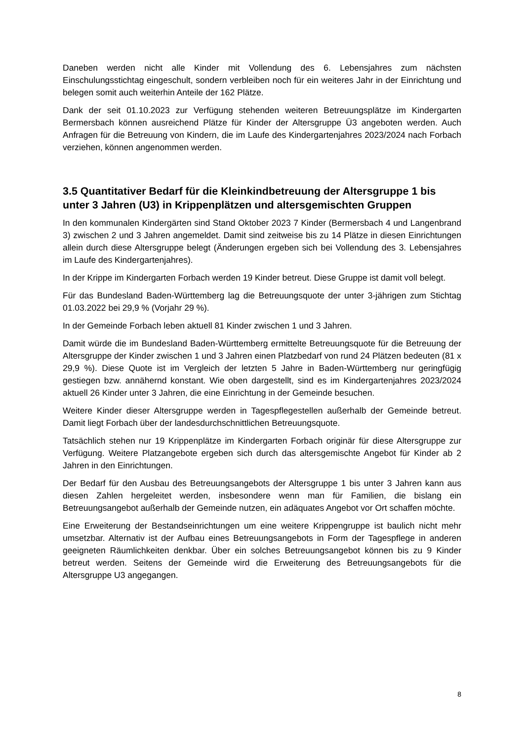Daneben werden nicht alle Kinder mit Vollendung des 6. Lebensjahres zum nächsten Einschulungsstichtag eingeschult, sondern verbleiben noch für ein weiteres Jahr in der Einrichtung und belegen somit auch weiterhin Anteile der 162 Plätze.
Dank der seit 01.10.2023 zur Verfügung stehenden weiteren Betreuungsplätze im Kindergarten Bermersbach können ausreichend Plätze für Kinder der Altersgruppe Ü3 angeboten werden. Auch Anfragen für die Betreuung von Kindern, die im Laufe des Kindergartenjahres 2023/2024 nach Forbach verziehen, können angenommen werden.
3.5 Quantitativer Bedarf für die Kleinkindbetreuung der Altersgruppe 1 bis unter 3 Jahren (U3) in Krippenplätzen und altersgemischten Gruppen
In den kommunalen Kindergärten sind Stand Oktober 2023 7 Kinder (Bermersbach 4 und Langenbrand 3) zwischen 2 und 3 Jahren angemeldet. Damit sind zeitweise bis zu 14 Plätze in diesen Einrichtungen allein durch diese Altersgruppe belegt (Änderungen ergeben sich bei Vollendung des 3. Lebensjahres im Laufe des Kindergartenjahres).
In der Krippe im Kindergarten Forbach werden 19 Kinder betreut. Diese Gruppe ist damit voll belegt.
Für das Bundesland Baden-Württemberg lag die Betreuungsquote der unter 3-jährigen zum Stichtag 01.03.2022 bei 29,9 % (Vorjahr 29 %).
In der Gemeinde Forbach leben aktuell 81 Kinder zwischen 1 und 3 Jahren.
Damit würde die im Bundesland Baden-Württemberg ermittelte Betreuungsquote für die Betreuung der Altersgruppe der Kinder zwischen 1 und 3 Jahren einen Platzbedarf von rund 24 Plätzen bedeuten (81 x 29,9 %). Diese Quote ist im Vergleich der letzten 5 Jahre in Baden-Württemberg nur geringfügig gestiegen bzw. annähernd konstant. Wie oben dargestellt, sind es im Kindergartenjahres 2023/2024 aktuell 26 Kinder unter 3 Jahren, die eine Einrichtung in der Gemeinde besuchen.
Weitere Kinder dieser Altersgruppe werden in Tagespflegestellen außerhalb der Gemeinde betreut. Damit liegt Forbach über der landesdurchschnittlichen Betreuungsquote.
Tatsächlich stehen nur 19 Krippenplätze im Kindergarten Forbach originär für diese Altersgruppe zur Verfügung. Weitere Platzangebote ergeben sich durch das altersgemischte Angebot für Kinder ab 2 Jahren in den Einrichtungen.
Der Bedarf für den Ausbau des Betreuungsangebots der Altersgruppe 1 bis unter 3 Jahren kann aus diesen Zahlen hergeleitet werden, insbesondere wenn man für Familien, die bislang ein Betreuungsangebot außerhalb der Gemeinde nutzen, ein adäquates Angebot vor Ort schaffen möchte.
Eine Erweiterung der Bestandseinrichtungen um eine weitere Krippengruppe ist baulich nicht mehr umsetzbar. Alternativ ist der Aufbau eines Betreuungsangebots in Form der Tagespflege in anderen geeigneten Räumlichkeiten denkbar. Über ein solches Betreuungsangebot können bis zu 9 Kinder betreut werden. Seitens der Gemeinde wird die Erweiterung des Betreuungsangebots für die Altersgruppe U3 angegangen.
8